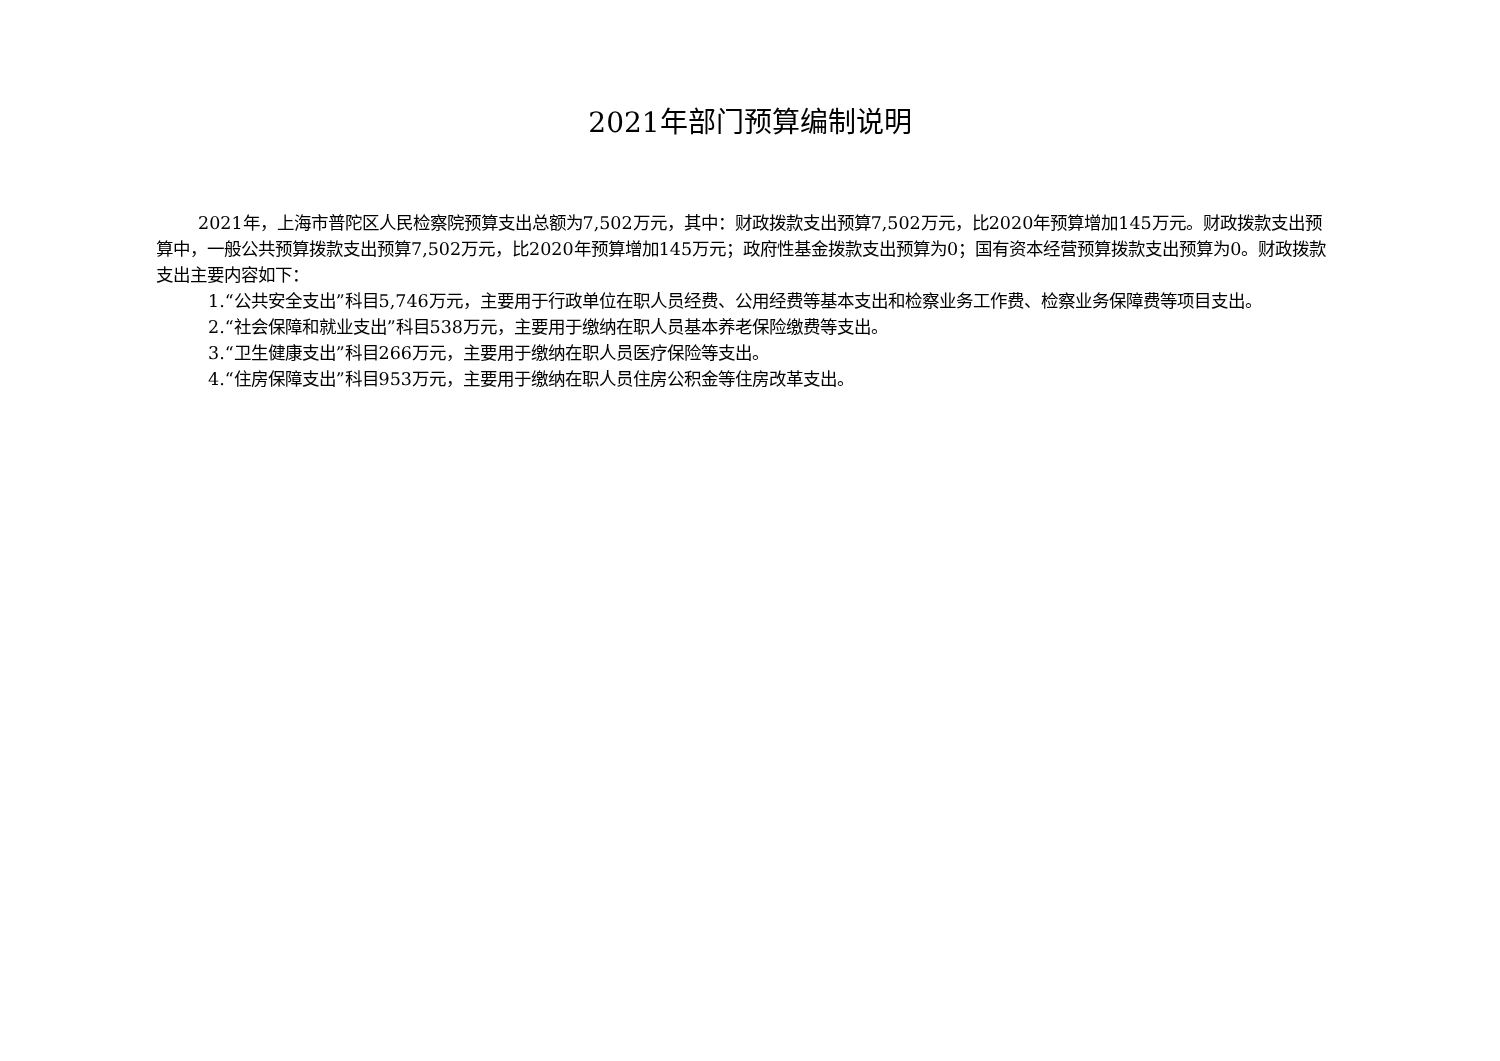2021年部门预算编制说明
2021年，上海市普陀区人民检察院预算支出总额为7,502万元，其中：财政拨款支出预算7,502万元，比2020年预算增加145万元。财政拨款支出预算中，一般公共预算拨款支出预算7,502万元，比2020年预算增加145万元；政府性基金拨款支出预算为0；国有资本经营预算拨款支出预算为0。财政拨款支出主要内容如下：
1.“公共安全支出”科目5,746万元，主要用于行政单位在职人员经费、公用经费等基本支出和检察业务工作费、检察业务保障费等项目支出。
2.“社会保障和就业支出”科目538万元，主要用于缴纳在职人员基本养老保险缴费等支出。
3.“卫生健康支出”科目266万元，主要用于缴纳在职人员医疗保险等支出。
4.“住房保障支出”科目953万元，主要用于缴纳在职人员住房公积金等住房改革支出。